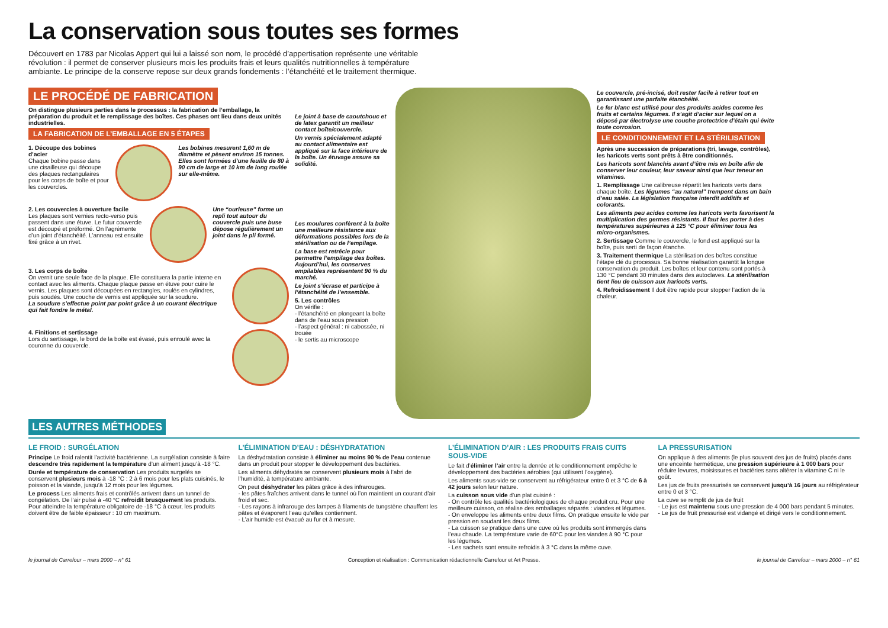La conservation sous toutes ses formes
Découvert en 1783 par Nicolas Appert qui lui a laissé son nom, le procédé d’appertisation représente une véritable révolution : il permet de conserver plusieurs mois les produits frais et leurs qualités nutritionnelles à température ambiante. Le principe de la conserve repose sur deux grands fondements : l’étanchéité et le traitement thermique.
LE PROCÉDÉ DE FABRICATION
On distingue plusieurs parties dans le processus : la fabrication de l’emballage, la préparation du produit et le remplissage des boîtes. Ces phases ont lieu dans deux unités industrielles.
LA FABRICATION DE L’EMBALLAGE EN 5 ÉTAPES
1. Découpe des bobines d’acier
Chaque bobine passe dans une cisailleuse qui découpe des plaques rectangulaires pour les corps de boîte et pour les couvercles.
Les bobines mesurent 1,60 m de diamètre et pèsent environ 15 tonnes. Elles sont formées d’une feuille de 80 à 90 cm de large et 10 km de long roulée sur elle-même.
2. Les couvercles à ouverture facile
Les plaques sont vernies recto-verso puis passent dans une étuve. Le futur couvercle est découpé et préformé. On l’agrémente d’un joint d’étanchéité. L’anneau est ensuite fixé grâce à un rivet.
Une “ourleuse” forme un repli tout autour du couvercle puis une buse dépose régulièrement un joint dans le pli formé.
3. Les corps de boîte
On vernit une seule face de la plaque. Elle constituera la partie interne en contact avec les aliments. Chaque plaque passe en étuve pour cuire le vernis. Les plaques sont découpées en rectangles, roulés en cylindres, puis soudés. Une couche de vernis est appliquée sur la soudure.
La soudure s’effectue point par point grâce à un courant électrique qui fait fondre le métal.
4. Finitions et sertissage
Lors du sertissage, le bord de la boîte est évasé, puis enroulé avec la couronne du couvercle.
Le joint à base de caoutchouc et de latex garantit un meilleur contact boîte/couvercle.
Un vernis spécialement adapté au contact alimentaire est appliqué sur la face intérieure de la boîte. Un étuvage assure sa solidité.
Les moulures confèrent à la boîte une meilleure résistance aux déformations possibles lors de la stérilisation ou de l’empilage.
La base est retrécie pour permettre l’empilage des boîtes. Aujourd’hui, les conserves empilables représentent 90 % du marché.
Le joint s’écrase et participe à l’étanchéité de l’ensemble.
5. Les contrôles
On vérifie :
- l’étanchéité en plongeant la boîte dans de l’eau sous pression
- l’aspect général : ni cabossée, ni trouée
- le sertis au microscope
Le couvercle, pré-incisé, doit rester facile à retirer tout en garantissant une parfaite étanchéité.
Le fer blanc est utilisé pour des produits acides comme les fruits et certains légumes. Il s’agit d’acier sur lequel on a déposé par électrolyse une couche protectrice d’étain qui évite toute corrosion.
LE CONDITIONNEMENT ET LA STÉRILISATION
Après une succession de préparations (tri, lavage, contrôles), les haricots verts sont prêts à être conditionnés.
Les haricots sont blanchis avant d’être mis en boîte afin de conserver leur couleur, leur saveur ainsi que leur teneur en vitamines.
1. Remplissage Une calibreuse répartit les haricots verts dans chaque boîte. Les légumes “au naturel” trempent dans un bain d’eau salée. La législation française interdit additifs et colorants.
Les aliments peu acides comme les haricots verts favorisent la multiplication des germes résistants. Il faut les porter à des températures supérieures à 125 °C pour éliminer tous les micro-organismes.
2. Sertissage Comme le couvercle, le fond est appliqué sur la boîte, puis serti de façon étanche.
3. Traitement thermique La stérilisation des boîtes constitue l’étape clé du processus. Sa bonne réalisation garantit la longue conservation du produit. Les boîtes et leur contenu sont portés à 130 °C pendant 30 minutes dans des autoclaves. La stérilisation tient lieu de cuisson aux haricots verts.
4. Refroidissement Il doit être rapide pour stopper l’action de la chaleur.
LES AUTRES MÉTHODES
LE FROID : SURGÉLATION
Principe Le froid ralentit l’activité bactérienne. La surgélation consiste à faire descendre très rapidement la température d’un aliment jusqu’à -18 °C.
Durée et température de conservation Les produits surgelés se conservent plusieurs mois à -18 °C : 2 à 6 mois pour les plats cuisinés, le poisson et la viande, jusqu’à 12 mois pour les légumes.
Le process Les aliments frais et contrôlés arrivent dans un tunnel de congélation. De l’air pulsé à -40 °C refroidit brusquement les produits. Pour atteindre la température obligatoire de -18 °C à cœur, les produits doivent être de faible épaisseur : 10 cm maximum.
L’ÉLIMINATION D’EAU : DÉSHYDRATATION
La déshydratation consiste à éliminer au moins 90 % de l’eau contenue dans un produit pour stopper le développement des bactéries.
Les aliments déhydratés se conservent plusieurs mois à l’abri de l’humidité, à température ambiante.
On peut déshydrater les pâtes grâce à des infrarouges.
- les pâtes fraîches arrivent dans le tunnel où l’on maintient un courant d’air froid et sec.
- Les rayons à infrarouge des lampes à filaments de tungstène chauffent les pâtes et évaporent l’eau qu’elles contiennent.
- L’air humide est évacué au fur et à mesure.
L’ÉLIMINATION D’AIR : LES PRODUITS FRAIS CUITS SOUS-VIDE
Le fait d’éliminer l’air entre la denrée et le conditionnement empêche le développement des bactéries aérobies (qui utilisent l’oxygène).
Les aliments sous-vide se conservent au réfrigérateur entre 0 et 3 °C de 6 à 42 jours selon leur nature.
La cuisson sous vide d’un plat cuisiné :
- On contrôle les qualités bactériologiques de chaque produit cru. Pour une meilleure cuisson, on réalise des emballages séparés : viandes et légumes.
- On enveloppe les aliments entre deux films. On pratique ensuite le vide par pression en soudant les deux films.
- La cuisson se pratique dans une cuve où les produits sont immergés dans l’eau chaude. La température varie de 60°C pour les viandes à 90 °C pour les légumes.
- Les sachets sont ensuite refroidis à 3 °C dans la même cuve.
LA PRESSURISATION
On applique à des aliments (le plus souvent des jus de fruits) placés dans une enceinte hermétique, une pression supérieure à 1 000 bars pour réduire levures, moisissures et bactéries sans altérer la vitamine C ni le goût.
Les jus de fruits pressurisés se conservent jusqu’à 16 jours au réfrigérateur entre 0 et 3 °C.
La cuve se remplit de jus de fruit
- Le jus est maintenu sous une pression de 4 000 bars pendant 5 minutes.
- Le jus de fruit pressurisé est vidangé et dirigé vers le conditionnement.
le journal de Carrefour – mars 2000 – n° 61 Conception et réalisation : Communication rédactionnelle Carrefour et Art Presse. le journal de Carrefour – mars 2000 – n° 61